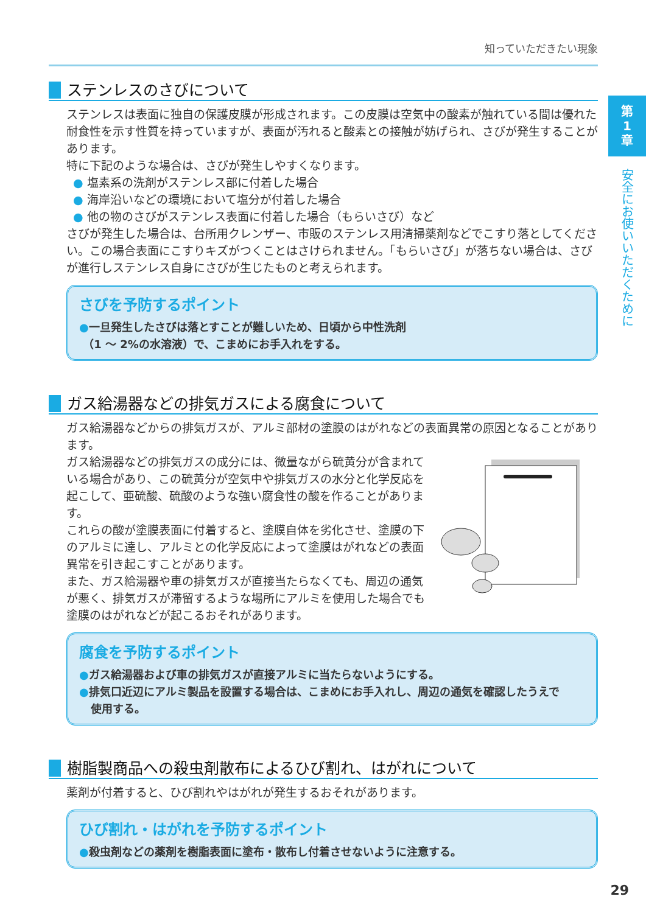知っていただきたい現象
第
1
章
安全にお使いいただくために
ステンレスのさびについて
ステンレスは表面に独自の保護皮膜が形成されます。この皮膜は空気中の酸素が触れている間は優れた耐食性を示す性質を持っていますが、表面が汚れると酸素との接触が妨げられ、さびが発生することがあります。
特に下記のような場合は、さびが発生しやすくなります。
● 塩素系の洗剤がステンレス部に付着した場合
● 海岸沿いなどの環境において塩分が付着した場合
● 他の物のさびがステンレス表面に付着した場合（もらいさび）など
さびが発生した場合は、台所用クレンザー、市販のステンレス用清掃薬剤などでこすり落としてください。この場合表面にこすりキズがつくことはさけられません。「もらいさび」が落ちない場合は、さびが進行しステンレス自身にさびが生じたものと考えられます。
さびを予防するポイント
●一旦発生したさびは落とすことが難しいため、日頃から中性洗剤
（1 ～ 2%の水溶液）で、こまめにお手入れをする。
ガス給湯器などの排気ガスによる腐食について
ガス給湯器などからの排気ガスが、アルミ部材の塗膜のはがれなどの表面異常の原因となることがあります。
ガス給湯器などの排気ガスの成分には、微量ながら硫黄分が含まれている場合があり、この硫黄分が空気中や排気ガスの水分と化学反応を起こして、亜硫酸、硫酸のような強い腐食性の酸を作ることがあります。
これらの酸が塗膜表面に付着すると、塗膜自体を劣化させ、塗膜の下のアルミに達し、アルミとの化学反応によって塗膜はがれなどの表面異常を引き起こすことがあります。
また、ガス給湯器や車の排気ガスが直接当たらなくても、周辺の通気が悪く、排気ガスが滞留するような場所にアルミを使用した場合でも塗膜のはがれなどが起こるおそれがあります。
腐食を予防するポイント
●ガス給湯器および車の排気ガスが直接アルミに当たらないようにする。
●排気口近辺にアルミ製品を設置する場合は、こまめにお手入れし、周辺の通気を確認したうえで
使用する。
樹脂製商品への殺虫剤散布によるひび割れ、はがれについて
薬剤が付着すると、ひび割れやはがれが発生するおそれがあります。
ひび割れ・はがれを予防するポイント
●殺虫剤などの薬剤を樹脂表面に塗布・散布し付着させないように注意する。
29